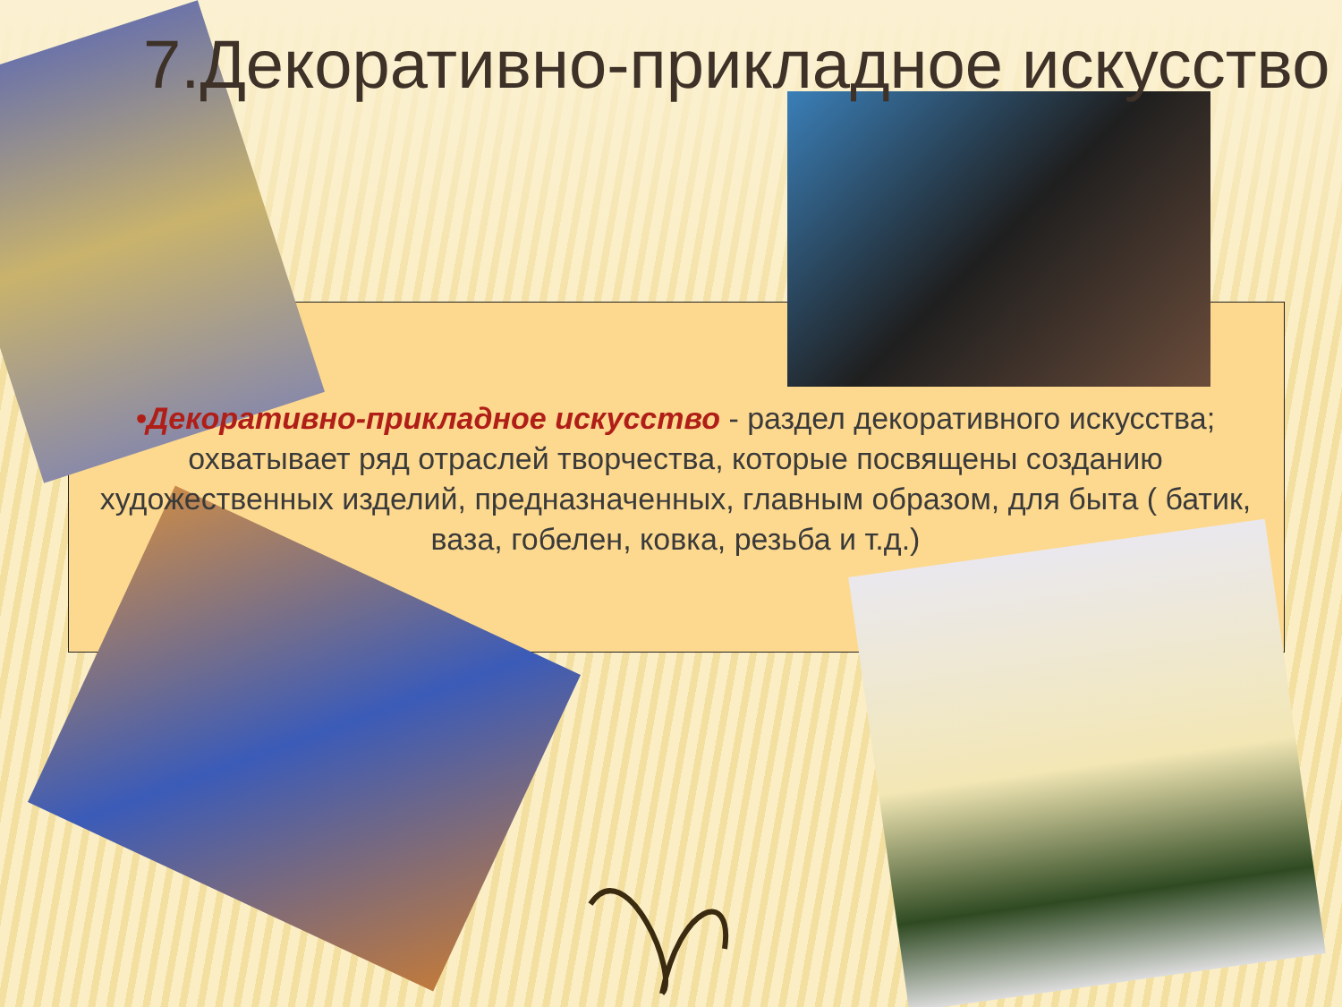7.Декоративно-прикладное искусство
•Декоративно-прикладное искусство - раздел декоративного искусства; охватывает ряд отраслей творчества, которые посвящены созданию художественных изделий, предназначенных, главным образом, для быта ( батик, ваза, гобелен, ковка, резьба и т.д.)